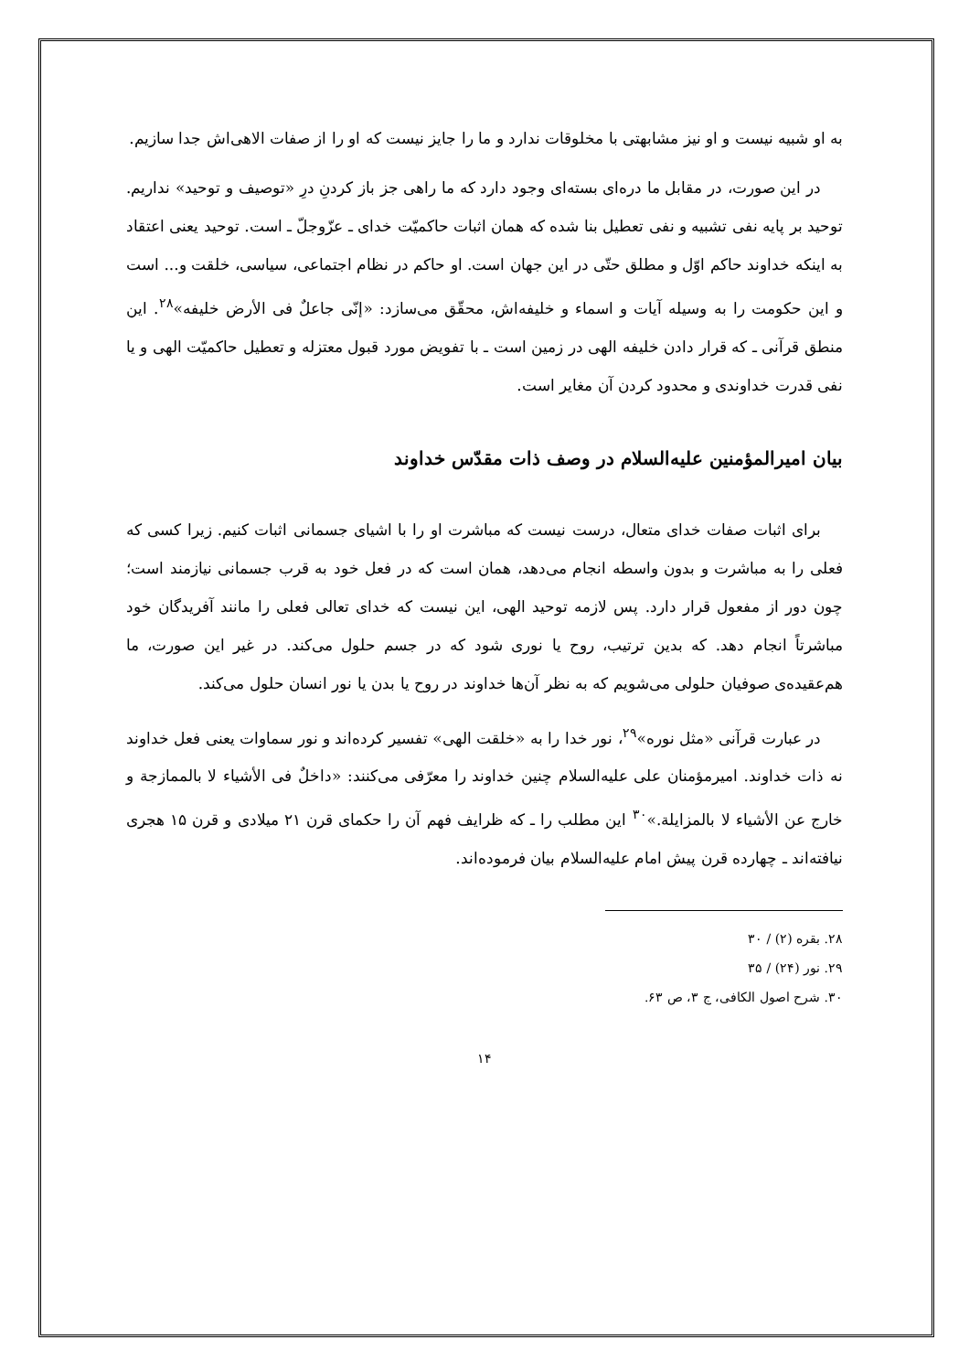به او شبیه نیست و او نیز مشابهتی با مخلوقات ندارد و ما را جایز نیست که او را از صفات الاهی‌اش جدا سازیم.
در این صورت، در مقابل ما دره‌ای بسته‌ای وجود دارد که ما راهی جز باز کردنِ درِ «توصیف و توحید» نداریم. توحید بر پایه نفی تشبیه و نفی تعطیل بنا شده که همان اثبات حاکمیّت خدای ـ عزّوجلّ ـ است. توحید یعنی اعتقاد به اینکه خداوند حاکم اوّل و مطلق حتّی در این جهان است. او حاکم در نظام اجتماعی، سیاسی، خلقت و... است و این حکومت را به وسیله آیات و اسماء و خلیفه‌اش، محقّق می‌سازد: «إنّی جاعلٌ فی الأرض خلیفه»<sup>۲۸</sup>. این منطق قرآنی ـ که قرار دادن خلیفه الهی در زمین است ـ با تفویض مورد قبول معتزله و تعطیل حاکمیّت الهی و یا نفی قدرت خداوندی و محدود کردن آن مغایر است.
بیان امیرالمؤمنین علیه‌السلام در وصف ذات مقدّس خداوند
برای اثبات صفات خدای متعال، درست نیست که مباشرت او را با اشیای جسمانی اثبات کنیم. زیرا کسی که فعلی را به مباشرت و بدون واسطه انجام می‌دهد، همان است که در فعل خود به قرب جسمانی نیازمند است؛ چون دور از مفعول قرار دارد. پس لازمه توحید الهی، این نیست که خدای تعالی فعلی را مانند آفریدگان خود مباشرتاً انجام دهد. که بدین ترتیب، روح یا نوری شود که در جسم حلول می‌کند. در غیر این صورت، ما هم‌عقیده‌ی صوفیان حلولی می‌شویم که به نظر آن‌ها خداوند در روح یا بدن یا نور انسان حلول می‌کند.
در عبارت قرآنی «مثل نوره»<sup>۲۹</sup>، نور خدا را به «خلقت الهی» تفسیر کرده‌اند و نور سماوات یعنی فعل خداوند نه ذات خداوند. امیرمؤمنان علی علیه‌السلام چنین خداوند را معرّفی می‌کنند: «داخلٌ فی الأشیاء لا بالممازجة و خارج عن الأشیاء لا بالمزایلة.»<sup>۳۰</sup> این مطلب را ـ که ظرایف فهم آن را حکمای قرن ۲۱ میلادی و قرن ۱۵ هجری نیافته‌اند ـ چهارده قرن پیش امام علیه‌السلام بیان فرموده‌اند.
۲۸. بقره (۲) / ۳۰
۲۹. نور (۲۴) / ۳۵
۳۰. شرح اصول الکافی، ج ۳، ص ۶۳.
۱۴